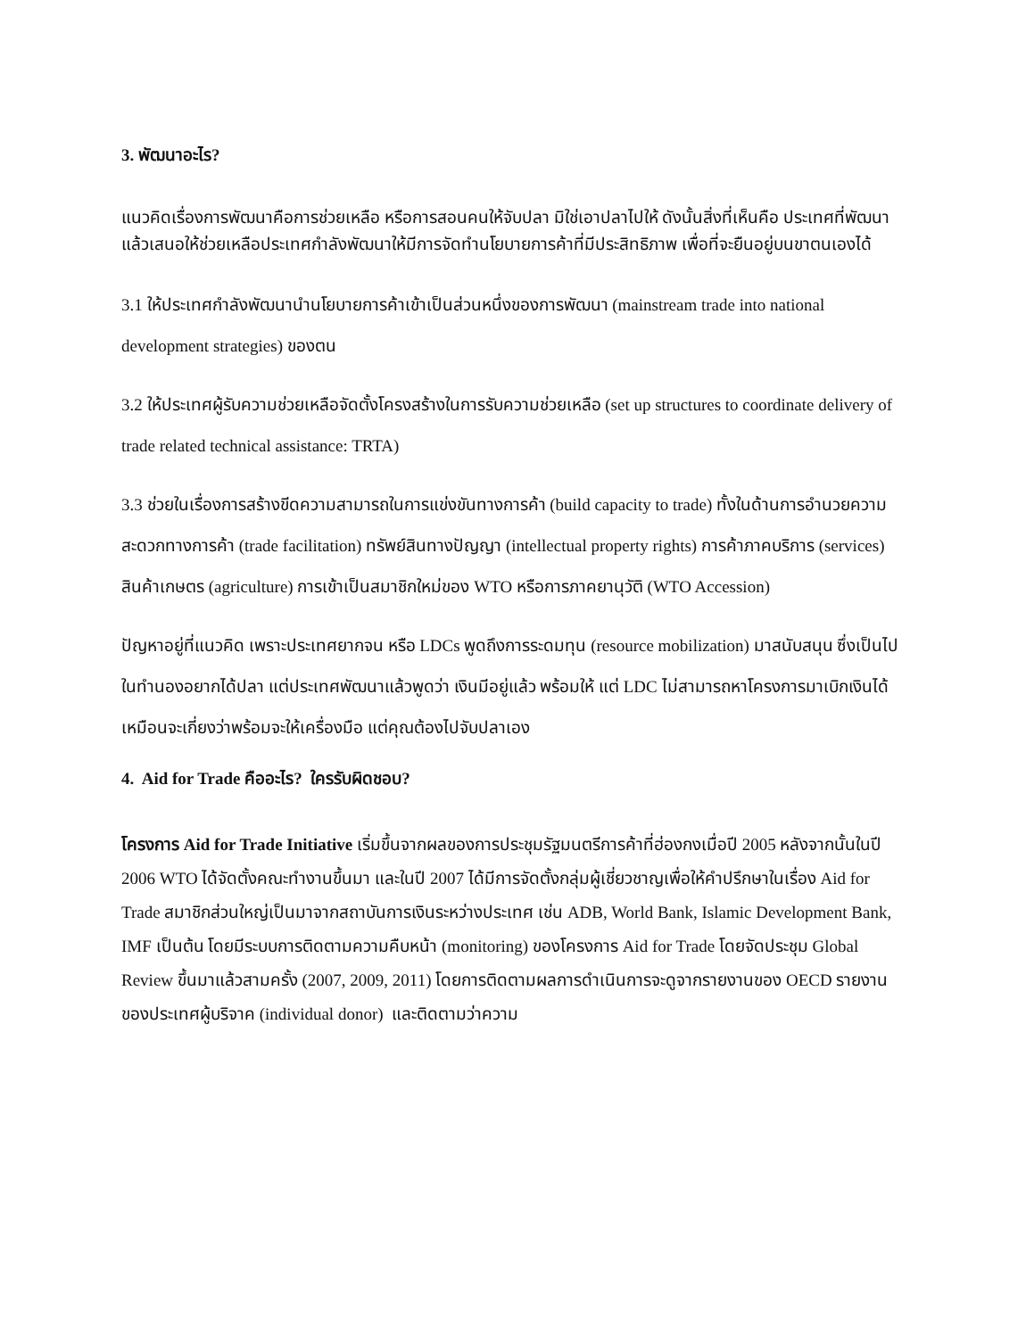3. พัฒนาอะไร?
แนวคิดเรื่องการพัฒนาคือการช่วยเหลือ หรือการสอนคนให้จับปลา มิใช่เอาปลาไปให้ ดังนั้นสิ่งที่เห็นคือ ประเทศที่พัฒนาแล้วเสนอให้ช่วยเหลือประเทศกำลังพัฒนาให้มีการจัดทำนโยบายการค้าที่มีประสิทธิภาพ เพื่อที่จะยืนอยู่บนขาตนเองได้
3.1 ให้ประเทศกำลังพัฒนานำนโยบายการค้าเข้าเป็นส่วนหนึ่งของการพัฒนา (mainstream trade into national development strategies) ของตน
3.2 ให้ประเทศผู้รับความช่วยเหลือจัดตั้งโครงสร้างในการรับความช่วยเหลือ (set up structures to coordinate delivery of trade related technical assistance: TRTA)
3.3 ช่วยในเรื่องการสร้างขีดความสามารถในการแข่งขันทางการค้า (build capacity to trade) ทั้งในด้านการอำนวยความสะดวกทางการค้า (trade facilitation) ทรัพย์สินทางปัญญา (intellectual property rights) การค้าภาคบริการ (services) สินค้าเกษตร (agriculture) การเข้าเป็นสมาชิกใหม่ของ WTO หรือการภาคยานุวัติ (WTO Accession)
ปัญหาอยู่ที่แนวคิด เพราะประเทศยากจน หรือ LDCs พูดถึงการระดมทุน (resource mobilization) มาสนับสนุน ซึ่งเป็นไปในทำนองอยากได้ปลา แต่ประเทศพัฒนาแล้วพูดว่า เงินมีอยู่แล้ว พร้อมให้ แต่ LDC ไม่สามารถหาโครงการมาเบิกเงินได้ เหมือนจะเกี่ยงว่าพร้อมจะให้เครื่องมือ แต่คุณต้องไปจับปลาเอง
4. Aid for Trade คืออะไร? ใครรับผิดชอบ?
โครงการ Aid for Trade Initiative เริ่มขึ้นจากผลของการประชุมรัฐมนตรีการค้าที่ฮ่องกงเมื่อปี 2005 หลังจากนั้นในปี 2006 WTO ได้จัดตั้งคณะทำงานขึ้นมา และในปี 2007 ได้มีการจัดตั้งกลุ่มผู้เชี่ยวชาญเพื่อให้คำปรึกษาในเรื่อง Aid for Trade สมาชิกส่วนใหญ่เป็นมาจากสถาบันการเงินระหว่างประเทศ เช่น ADB, World Bank, Islamic Development Bank, IMF เป็นต้น โดยมีระบบการติดตามความคืบหน้า (monitoring) ของโครงการ Aid for Trade โดยจัดประชุม Global Review ขึ้นมาแล้วสามครั้ง (2007, 2009, 2011) โดยการติดตามผลการดำเนินการจะดูจากรายงานของ OECD รายงานของประเทศผู้บริจาค (individual donor) และติดตามว่าความ